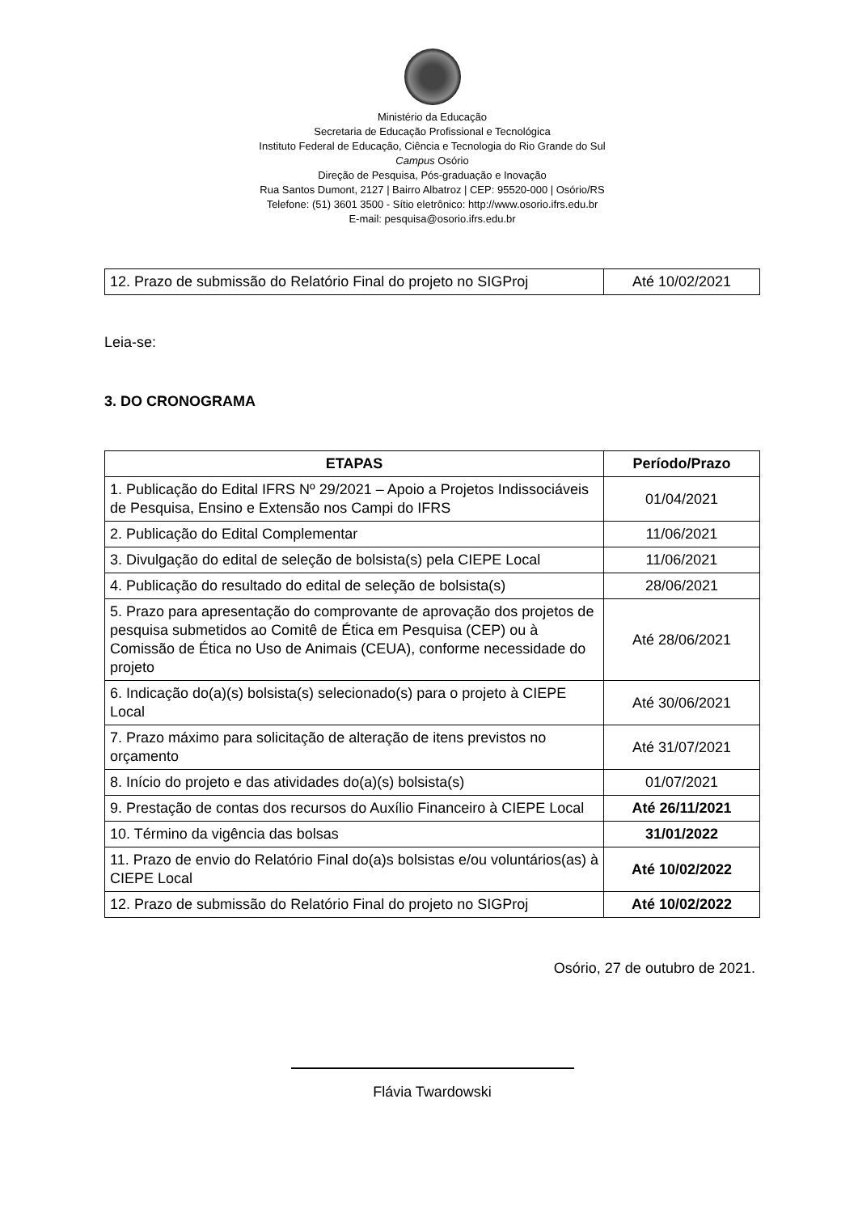Ministério da Educação
Secretaria de Educação Profissional e Tecnológica
Instituto Federal de Educação, Ciência e Tecnologia do Rio Grande do Sul
Campus Osório
Direção de Pesquisa, Pós-graduação e Inovação
Rua Santos Dumont, 2127 | Bairro Albatroz | CEP: 95520-000 | Osório/RS
Telefone: (51) 3601 3500 - Sítio eletrônico: http://www.osorio.ifrs.edu.br
E-mail: pesquisa@osorio.ifrs.edu.br
| 12. Prazo de submissão do Relatório Final do projeto no SIGProj | Até 10/02/2021 |
Leia-se:
3. DO CRONOGRAMA
| ETAPAS | Período/Prazo |
| --- | --- |
| 1. Publicação do Edital IFRS Nº 29/2021 – Apoio a Projetos Indissociáveis de Pesquisa, Ensino e Extensão nos Campi do IFRS | 01/04/2021 |
| 2. Publicação do Edital Complementar | 11/06/2021 |
| 3. Divulgação do edital de seleção de bolsista(s) pela CIEPE Local | 11/06/2021 |
| 4. Publicação do resultado do edital de seleção de bolsista(s) | 28/06/2021 |
| 5. Prazo para apresentação do comprovante de aprovação dos projetos de pesquisa submetidos ao Comitê de Ética em Pesquisa (CEP) ou à Comissão de Ética no Uso de Animais (CEUA), conforme necessidade do projeto | Até 28/06/2021 |
| 6. Indicação do(a)(s) bolsista(s) selecionado(s) para o projeto à CIEPE Local | Até 30/06/2021 |
| 7. Prazo máximo para solicitação de alteração de itens previstos no orçamento | Até 31/07/2021 |
| 8. Início do projeto e das atividades do(a)(s) bolsista(s) | 01/07/2021 |
| 9. Prestação de contas dos recursos do Auxílio Financeiro à CIEPE Local | Até 26/11/2021 |
| 10. Término da vigência das bolsas | 31/01/2022 |
| 11. Prazo de envio do Relatório Final do(a)s bolsistas e/ou voluntários(as) à CIEPE Local | Até 10/02/2022 |
| 12. Prazo de submissão do Relatório Final do projeto no SIGProj | Até 10/02/2022 |
Osório, 27 de outubro de 2021.
Flávia Twardowski